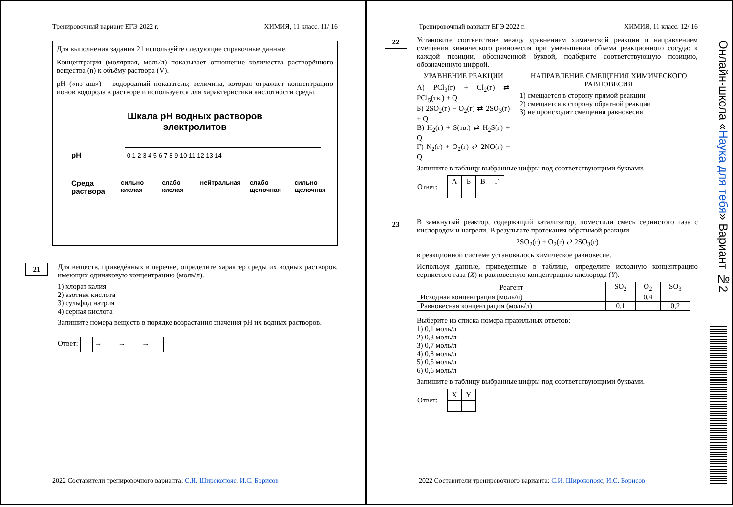Тренировочный вариант ЕГЭ 2022 г. ХИМИЯ, 11 класс. 11/ 16
Для выполнения задания 21 используйте следующие справочные данные.
Концентрация (молярная, моль/л) показывает отношение количества растворённого вещества (n) к объёму раствора (V).
pH («пэ аш») – водородный показатель; величина, которая отражает концентрацию ионов водорода в растворе и используется для характеристики кислотности среды.
Шкала pH водных растворов
электролитов
pH 0 1 2 3 4 5 6 7 8 9 10 11 12 13 14
Среда раствора сильно кислая слабо кислая нейтральная слабо щелочная сильно щелочная
21
Для веществ, приведённых в перечне, определите характер среды их водных растворов, имеющих одинаковую концентрацию (моль/л).
1) хлорат калия
2) азотная кислота
3) сульфид натрия
4) серная кислота
Запишите номера веществ в порядке возрастания значения pH их водных растворов.
Ответ: → → →
2022 Составители тренировочного варианта: С.И. Широкопояс, И.С. Борисов
Тренировочный вариант ЕГЭ 2022 г. ХИМИЯ, 11 класс. 12/ 16
22
Установите соответствие между уравнением химической реакции и направлением смещения химического равновесия при уменьшении объема реакционного сосуда: к каждой позиции, обозначенной буквой, подберите соответствующую позицию, обозначенную цифрой.
УРАВНЕНИЕ РЕАКЦИИ
А) PCl<sub>3</sub>(г) + Cl<sub>2</sub>(г) ⇄ PCl<sub>5</sub>(тв.) + Q
Б) 2SO<sub>2</sub>(г) + O<sub>2</sub>(г) ⇄ 2SO<sub>3</sub>(г) + Q
В) H<sub>2</sub>(г) + S(тв.) ⇄ H<sub>2</sub>S(г) + Q
Г) N<sub>2</sub>(г) + O<sub>2</sub>(г) ⇄ 2NO(г) − Q
НАПРАВЛЕНИЕ СМЕЩЕНИЯ ХИМИЧЕСКОГО РАВНОВЕСИЯ
1) смещается в сторону прямой реакции
2) смещается в сторону обратной реакции
3) не происходит смещения равновесия
Запишите в таблицу выбранные цифры под соответствующими буквами.
| Ответ: | А | Б | В | Г |
23
В замкнутый реактор, содержащий катализатор, поместили смесь сернистого газа с кислородом и нагрели. В результате протекания обратимой реакции
2SO<sub>2</sub>(г) + O<sub>2</sub>(г) ⇄ 2SO<sub>3</sub>(г)
в реакционной системе установилось химическое равновесие.
Используя данные, приведенные в таблице, определите исходную концентрацию сернистого газа (X) и равновесную концентрацию кислорода (Y).
| Реагент | SO<sub>2</sub> | O<sub>2</sub> | SO<sub>3</sub> |
| --- | --- | --- | --- |
| Исходная концентрация (моль/л) | | 0,4 | |
| Равновесная концентрация (моль/л) | 0,1 | | 0,2 |
Выберите из списка номера правильных ответов:
1) 0,1 моль/л
2) 0,3 моль/л
3) 0,7 моль/л
4) 0,8 моль/л
5) 0,5 моль/л
6) 0,6 моль/л
Запишите в таблицу выбранные цифры под соответствующими буквами.
| Ответ: | X | Y |
2022 Составители тренировочного варианта: С.И. Широкопояс, И.С. Борисов
Онлайн-школа «Наука для тебя» Вариант №2